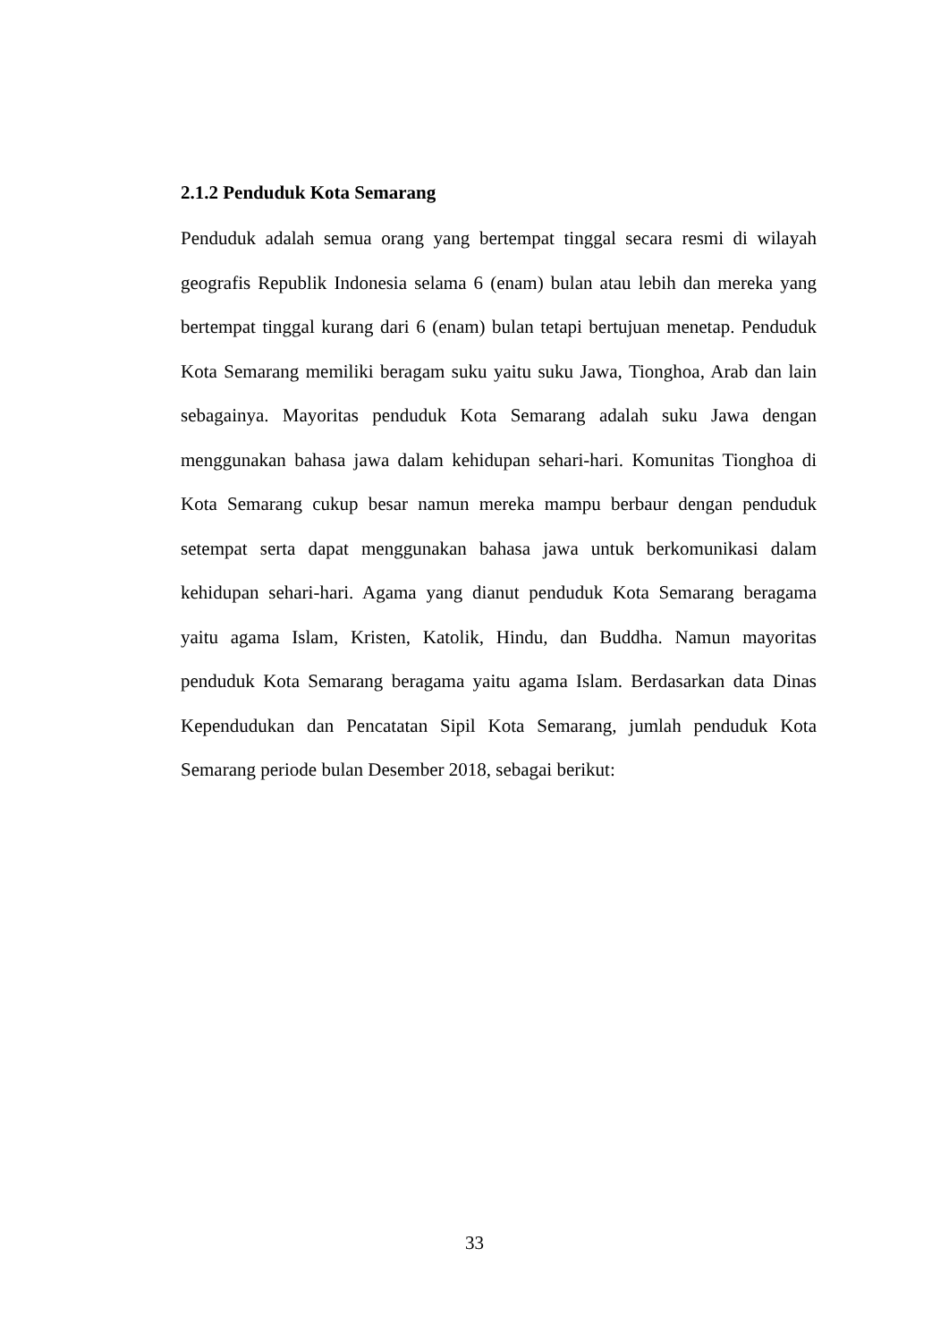2.1.2 Penduduk Kota Semarang
Penduduk adalah semua orang yang bertempat tinggal secara resmi di wilayah geografis Republik Indonesia selama 6 (enam) bulan atau lebih dan mereka yang bertempat tinggal kurang dari 6 (enam) bulan tetapi bertujuan menetap. Penduduk Kota Semarang memiliki beragam suku yaitu suku Jawa, Tionghoa, Arab dan lain sebagainya. Mayoritas penduduk Kota Semarang adalah suku Jawa dengan menggunakan bahasa jawa dalam kehidupan sehari-hari. Komunitas Tionghoa di Kota Semarang cukup besar namun mereka mampu berbaur dengan penduduk setempat serta dapat menggunakan bahasa jawa untuk berkomunikasi dalam kehidupan sehari-hari. Agama yang dianut penduduk Kota Semarang beragama yaitu agama Islam, Kristen, Katolik, Hindu, dan Buddha. Namun mayoritas penduduk Kota Semarang beragama yaitu agama Islam. Berdasarkan data Dinas Kependudukan dan Pencatatan Sipil Kota Semarang, jumlah penduduk Kota Semarang periode bulan Desember 2018, sebagai berikut:
33